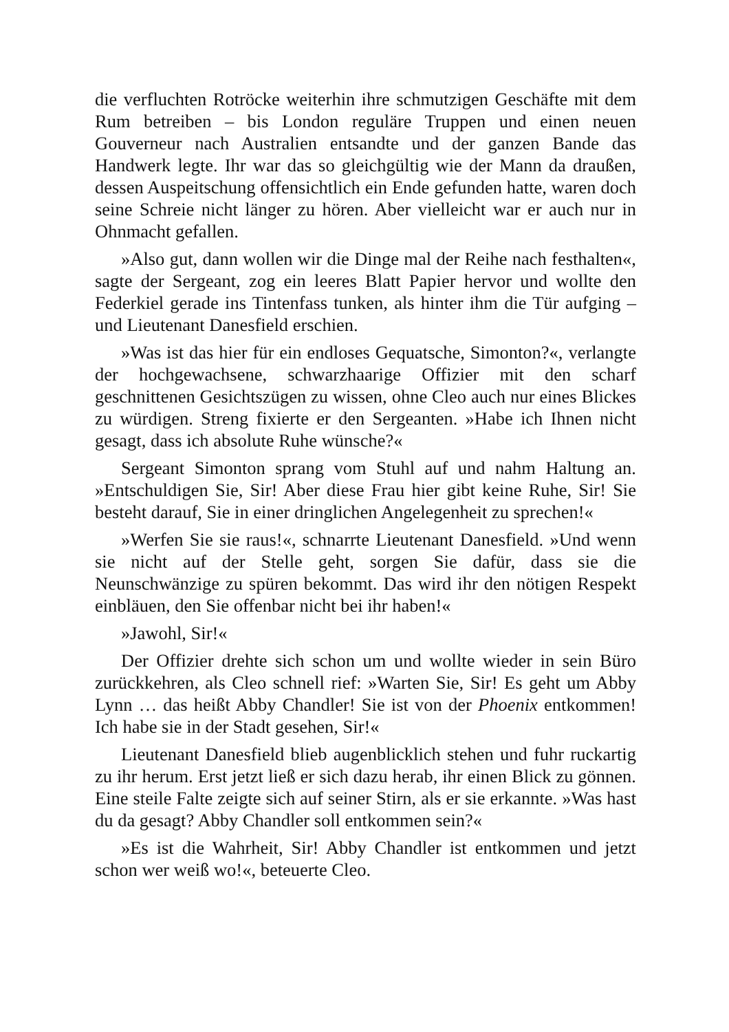die verfluchten Rotröcke weiterhin ihre schmutzigen Geschäfte mit dem Rum betreiben – bis London reguläre Truppen und einen neuen Gouverneur nach Australien entsandte und der ganzen Bande das Handwerk legte. Ihr war das so gleichgültig wie der Mann da draußen, dessen Auspeitschung offensichtlich ein Ende gefunden hatte, waren doch seine Schreie nicht länger zu hören. Aber vielleicht war er auch nur in Ohnmacht gefallen.
»Also gut, dann wollen wir die Dinge mal der Reihe nach festhalten«, sagte der Sergeant, zog ein leeres Blatt Papier hervor und wollte den Federkiel gerade ins Tintenfass tunken, als hinter ihm die Tür aufging – und Lieutenant Danesfield erschien.
»Was ist das hier für ein endloses Gequatsche, Simonton?«, verlangte der hochgewachsene, schwarzhaarige Offizier mit den scharf geschnittenen Gesichtszügen zu wissen, ohne Cleo auch nur eines Blickes zu würdigen. Streng fixierte er den Sergeanten. »Habe ich Ihnen nicht gesagt, dass ich absolute Ruhe wünsche?«
Sergeant Simonton sprang vom Stuhl auf und nahm Haltung an. »Entschuldigen Sie, Sir! Aber diese Frau hier gibt keine Ruhe, Sir! Sie besteht darauf, Sie in einer dringlichen Angelegenheit zu sprechen!«
»Werfen Sie sie raus!«, schnarrte Lieutenant Danesfield. »Und wenn sie nicht auf der Stelle geht, sorgen Sie dafür, dass sie die Neunschwänzige zu spüren bekommt. Das wird ihr den nötigen Respekt einbläuen, den Sie offenbar nicht bei ihr haben!«
»Jawohl, Sir!«
Der Offizier drehte sich schon um und wollte wieder in sein Büro zurückkehren, als Cleo schnell rief: »Warten Sie, Sir! Es geht um Abby Lynn … das heißt Abby Chandler! Sie ist von der Phoenix entkommen! Ich habe sie in der Stadt gesehen, Sir!«
Lieutenant Danesfield blieb augenblicklich stehen und fuhr ruckartig zu ihr herum. Erst jetzt ließ er sich dazu herab, ihr einen Blick zu gönnen. Eine steile Falte zeigte sich auf seiner Stirn, als er sie erkannte. »Was hast du da gesagt? Abby Chandler soll entkommen sein?«
»Es ist die Wahrheit, Sir! Abby Chandler ist entkommen und jetzt schon wer weiß wo!«, beteuerte Cleo.